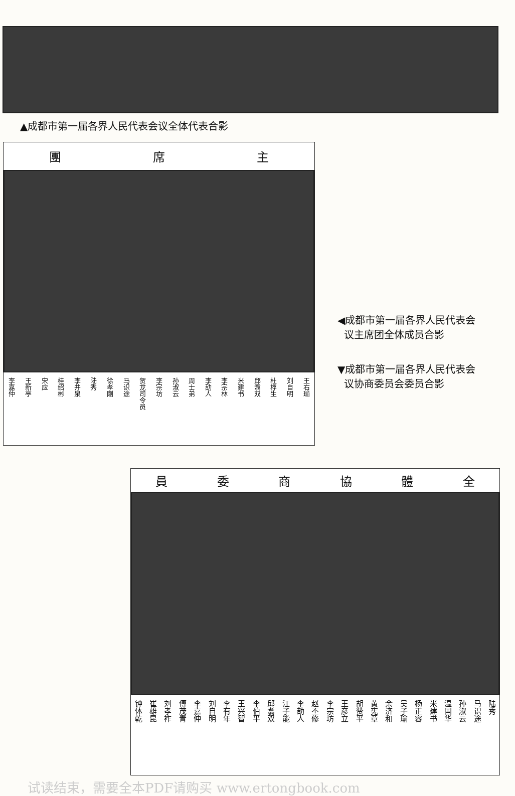▲成都市第一届各界人民代表会议全体代表合影
團 席 主
李嘉仲 王新亭 宋应 桂绍彬 李井泉 陆秀 徐孝刚 马识途 贺龙司令员 李宗坊 孙淑云 周士弟 李劼人 李宗林 米建书 邱翥双 杜桴生 刘自明 王右瑜
◀成都市第一届各界人民代表会
议主席团全体成员合影
▼成都市第一届各界人民代表会
议协商委员会委员合影
員委商協體全
钟体乾 崔雄昆 刘孝祚 傅茂青 李嘉仲 刘自明 李有年 王兴智 李伯平 邱翥双 江子能 李劼人 赵丕修 李宗坊 王彦立 胡赞平 黄宪章 余济和 吴子瑜 杨正容 米建书 温国华 孙淑云 马识途 陆秀
试读结束，需要全本PDF请购买 www.ertongbook.com